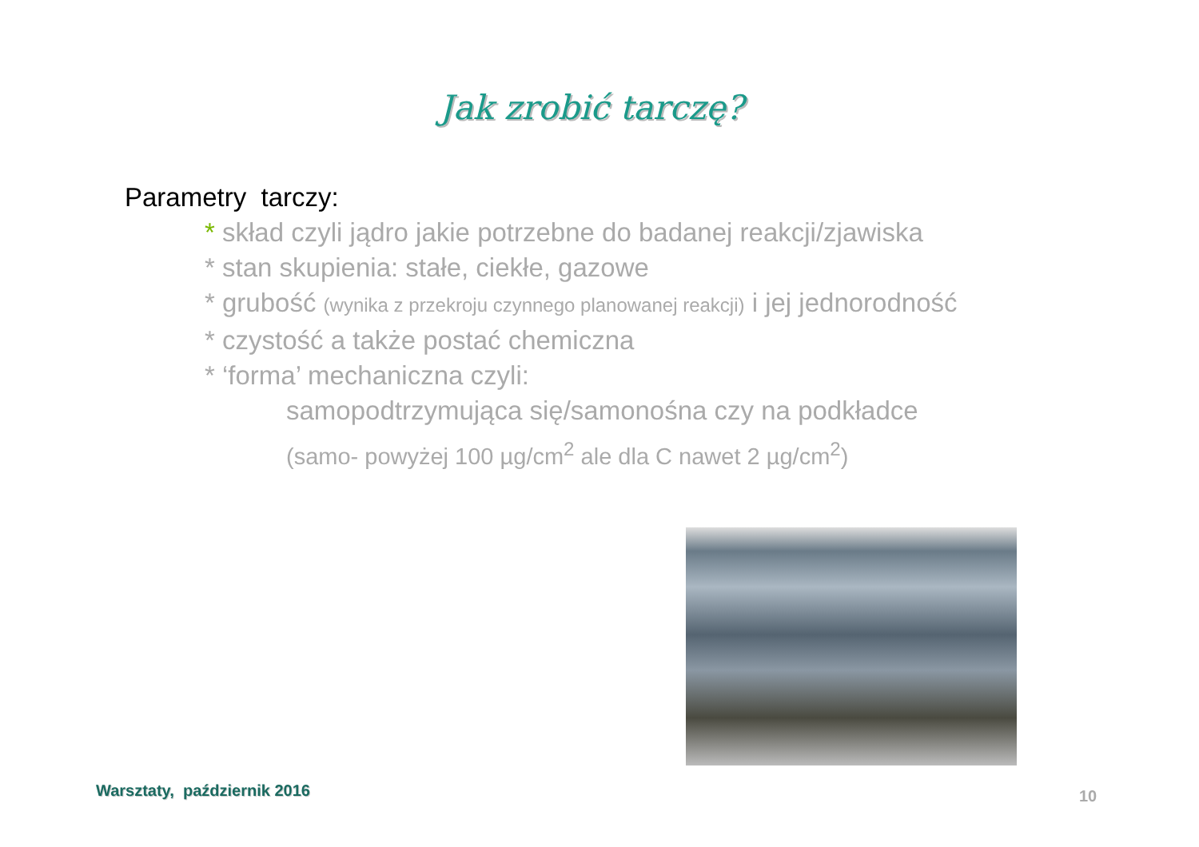Jak zrobić tarczę?
Parametry tarczy:
* skład czyli jądro jakie potrzebne do badanej reakcji/zjawiska
* stan skupienia: stałe, ciekłe, gazowe
* grubość (wynika z przekroju czynnego planowanej reakcji) i jej jednorodność
* czystość a także postać chemiczna
* ‘forma’ mechaniczna czyli:
samopodtrzymująca się/samonośna czy na podkładce
(samo- powyżej 100 µg/cm<sup>2</sup> ale dla C nawet 2 µg/cm<sup>2</sup>)
Warsztaty, październik 2016 10